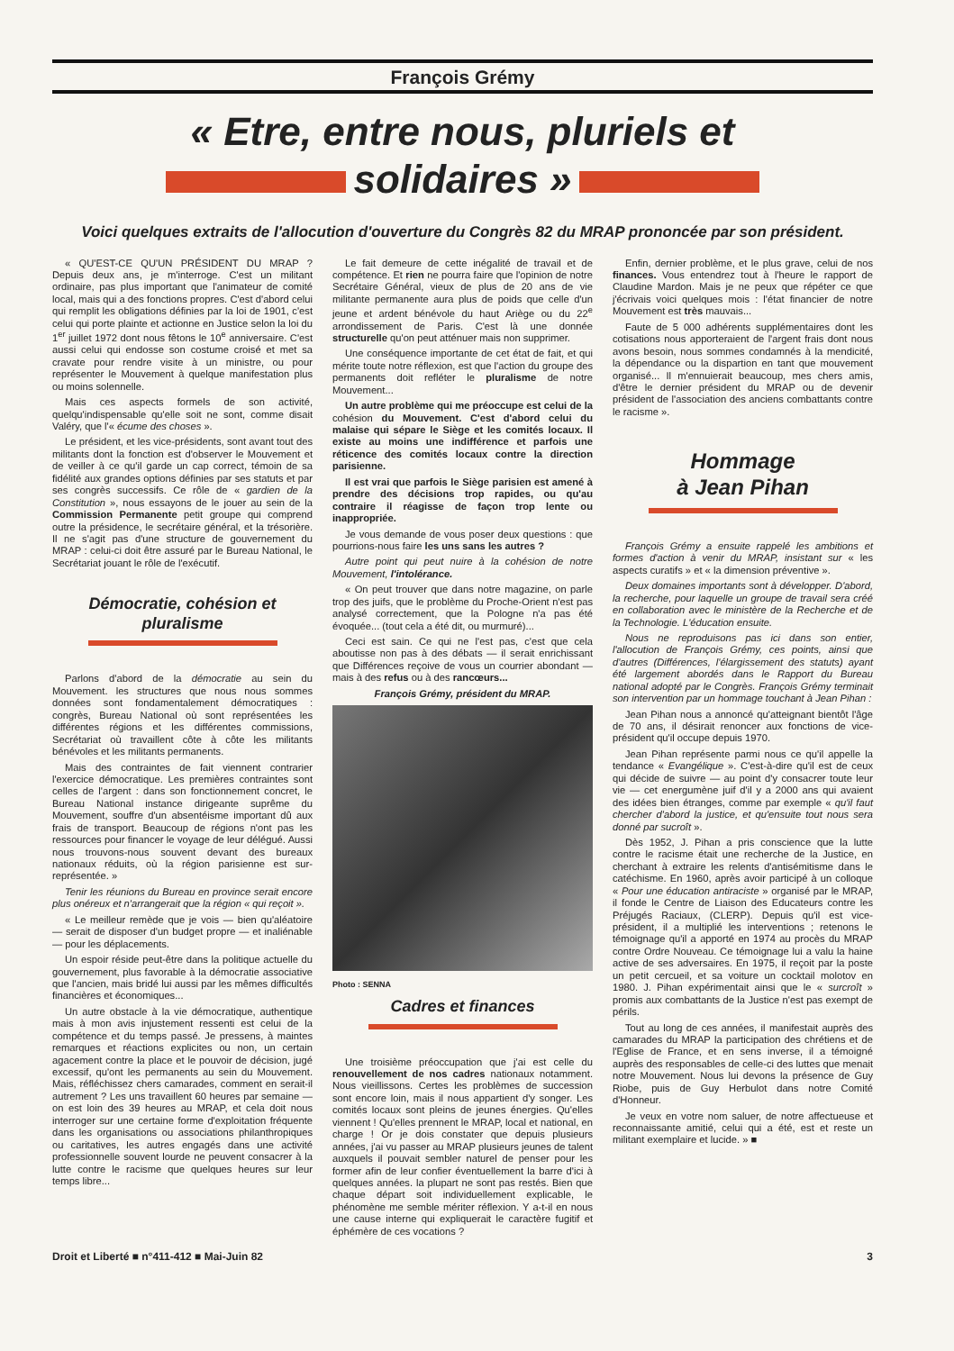François Grémy
« Etre, entre nous, pluriels et
solidaires »
Voici quelques extraits de l'allocution d'ouverture du Congrès 82 du MRAP prononcée par son président.
« QU'EST-CE QU'UN PRÉSIDENT DU MRAP ? Depuis deux ans, je m'interroge. C'est un militant ordinaire, pas plus important que l'animateur de comité local, mais qui a des fonctions propres. C'est d'abord celui qui remplit les obligations définies par la loi de 1901, c'est celui qui porte plainte et actionne en Justice selon la loi du 1<sup>er</sup> juillet 1972 dont nous fêtons le 10<sup>e</sup> anniversaire. C'est aussi celui qui endosse son costume croisé et met sa cravate pour rendre visite à un ministre, ou pour représenter le Mouvement à quelque manifestation plus ou moins solennelle.
Mais ces aspects formels de son activité, quelqu'indispensable qu'elle soit ne sont, comme disait Valéry, que l'« écume des choses ».
Le président, et les vice-présidents, sont avant tout des militants dont la fonction est d'observer le Mouvement et de veiller à ce qu'il garde un cap correct, témoin de sa fidélité aux grandes options définies par ses statuts et par ses congrès successifs. Ce rôle de « gardien de la Constitution », nous essayons de le jouer au sein de la Commission Permanente petit groupe qui comprend outre la présidence, le secrétaire général, et la trésorière. Il ne s'agit pas d'une structure de gouvernement du MRAP : celui-ci doit être assuré par le Bureau National, le Secrétariat jouant le rôle de l'exécutif.
Démocratie, cohésion et pluralisme
Parlons d'abord de la démocratie au sein du Mouvement. les structures que nous nous sommes données sont fondamentalement démocratiques : congrès, Bureau National où sont représentées les différentes régions et les différentes commissions, Secrétariat où travaillent côte à côte les militants bénévoles et les militants permanents.
Mais des contraintes de fait viennent contrarier l'exercice démocratique. Les premières contraintes sont celles de l'argent : dans son fonctionnement concret, le Bureau National instance dirigeante suprême du Mouvement, souffre d'un absentéisme important dû aux frais de transport. Beaucoup de régions n'ont pas les ressources pour financer le voyage de leur délégué. Aussi nous trouvons-nous souvent devant des bureaux nationaux réduits, où la région parisienne est sur-représentée. »
Tenir les réunions du Bureau en province serait encore plus onéreux et n'arrangerait que la région « qui reçoit ».
« Le meilleur remède que je vois — bien qu'aléatoire — serait de disposer d'un budget propre — et inaliénable — pour les déplacements.
Un espoir réside peut-être dans la politique actuelle du gouvernement, plus favorable à la démocratie associative que l'ancien, mais bridé lui aussi par les mêmes difficultés financières et économiques...
Un autre obstacle à la vie démocratique, authentique mais à mon avis injustement ressenti est celui de la compétence et du temps passé. Je pressens, à maintes remarques et réactions explicites ou non, un certain agacement contre la place et le pouvoir de décision, jugé excessif, qu'ont les permanents au sein du Mouvement. Mais, réfléchissez chers camarades, comment en serait-il autrement ? Les uns travaillent 60 heures par semaine — on est loin des 39 heures au MRAP, et cela doit nous interroger sur une certaine forme d'exploitation fréquente dans les organisations ou associations philanthropiques ou caritatives, les autres engagés dans une activité professionnelle souvent lourde ne peuvent consacrer à la lutte contre le racisme que quelques heures sur leur temps libre...
Le fait demeure de cette inégalité de travail et de compétence. Et rien ne pourra faire que l'opinion de notre Secrétaire Général, vieux de plus de 20 ans de vie militante permanente aura plus de poids que celle d'un jeune et ardent bénévole du haut Ariège ou du 22<sup>e</sup> arrondissement de Paris. C'est là une donnée structurelle qu'on peut atténuer mais non supprimer.
Une conséquence importante de cet état de fait, et qui mérite toute notre réflexion, est que l'action du groupe des permanents doit refléter le pluralisme de notre Mouvement...
Un autre problème qui me préoccupe est celui de la cohésion du Mouvement. C'est d'abord celui du malaise qui sépare le Siège et les comités locaux. Il existe au moins une indifférence et parfois une réticence des comités locaux contre la direction parisienne.
Il est vrai que parfois le Siège parisien est amené à prendre des décisions trop rapides, ou qu'au contraire il réagisse de façon trop lente ou inappropriée.
Je vous demande de vous poser deux questions : que pourrions-nous faire les uns sans les autres ?
Autre point qui peut nuire à la cohésion de notre Mouvement, l'intolérance.
« On peut trouver que dans notre magazine, on parle trop des juifs, que le problème du Proche-Orient n'est pas analysé correctement, que la Pologne n'a pas été évoquée... (tout cela a été dit, ou murmuré)...
Ceci est sain. Ce qui ne l'est pas, c'est que cela aboutisse non pas à des débats — il serait enrichissant que Différences reçoive de vous un courrier abondant — mais à des refus ou à des rancœurs...
François Grémy, président du MRAP.
Photo : SENNA
Cadres et finances
Une troisième préoccupation que j'ai est celle du renouvellement de nos cadres nationaux notamment. Nous vieillissons. Certes les problèmes de succession sont encore loin, mais il nous appartient d'y songer. Les comités locaux sont pleins de jeunes énergies. Qu'elles viennent ! Qu'elles prennent le MRAP, local et national, en charge ! Or je dois constater que depuis plusieurs années, j'ai vu passer au MRAP plusieurs jeunes de talent auxquels il pouvait sembler naturel de penser pour les former afin de leur confier éventuellement la barre d'ici à quelques années. la plupart ne sont pas restés. Bien que chaque départ soit individuellement explicable, le phénomène me semble mériter réflexion. Y a-t-il en nous une cause interne qui expliquerait le caractère fugitif et éphémère de ces vocations ?
Enfin, dernier problème, et le plus grave, celui de nos finances. Vous entendrez tout à l'heure le rapport de Claudine Mardon. Mais je ne peux que répéter ce que j'écrivais voici quelques mois : l'état financier de notre Mouvement est très mauvais...
Faute de 5 000 adhérents supplémentaires dont les cotisations nous apporteraient de l'argent frais dont nous avons besoin, nous sommes condamnés à la mendicité, la dépendance ou la dispartion en tant que mouvement organisé... Il m'ennuierait beaucoup, mes chers amis, d'être le dernier président du MRAP ou de devenir président de l'association des anciens combattants contre le racisme ».
Hommage
à Jean Pihan
François Grémy a ensuite rappelé les ambitions et formes d'action à venir du MRAP, insistant sur « les aspects curatifs » et « la dimension préventive ».
Deux domaines importants sont à développer. D'abord, la recherche, pour laquelle un groupe de travail sera créé en collaboration avec le ministère de la Recherche et de la Technologie. L'éducation ensuite.
Nous ne reproduisons pas ici dans son entier, l'allocution de François Grémy, ces points, ainsi que d'autres (Différences, l'élargissement des statuts) ayant été largement abordés dans le Rapport du Bureau national adopté par le Congrès. François Grémy terminait son intervention par un hommage touchant à Jean Pihan :
Jean Pihan nous a annoncé qu'atteignant bientôt l'âge de 70 ans, il désirait renoncer aux fonctions de vice-président qu'il occupe depuis 1970.
Jean Pihan représente parmi nous ce qu'il appelle la tendance « Evangélique ». C'est-à-dire qu'il est de ceux qui décide de suivre — au point d'y consacrer toute leur vie — cet energumène juif d'il y a 2000 ans qui avaient des idées bien étranges, comme par exemple « qu'il faut chercher d'abord la justice, et qu'ensuite tout nous sera donné par sucroît ».
Dès 1952, J. Pihan a pris conscience que la lutte contre le racisme était une recherche de la Justice, en cherchant à extraire les relents d'antisémitisme dans le catéchisme. En 1960, après avoir participé à un colloque « Pour une éducation antiraciste » organisé par le MRAP, il fonde le Centre de Liaison des Educateurs contre les Préjugés Raciaux, (CLERP). Depuis qu'il est vice-président, il a multiplié les interventions ; retenons le témoignage qu'il a apporté en 1974 au procès du MRAP contre Ordre Nouveau. Ce témoignage lui a valu la haine active de ses adversaires. En 1975, il reçoit par la poste un petit cercueil, et sa voiture un cocktail molotov en 1980. J. Pihan expérimentait ainsi que le « surcroît » promis aux combattants de la Justice n'est pas exempt de périls.
Tout au long de ces années, il manifestait auprès des camarades du MRAP la participation des chrétiens et de l'Eglise de France, et en sens inverse, il a témoigné auprès des responsables de celle-ci des luttes que menait notre Mouvement. Nous lui devons la présence de Guy Riobe, puis de Guy Herbulot dans notre Comité d'Honneur.
Je veux en votre nom saluer, de notre affectueuse et reconnaissante amitié, celui qui a été, est et reste un militant exemplaire et lucide. » ■
Droit et Liberté ■ n°411-412 ■ Mai-Juin 82 3